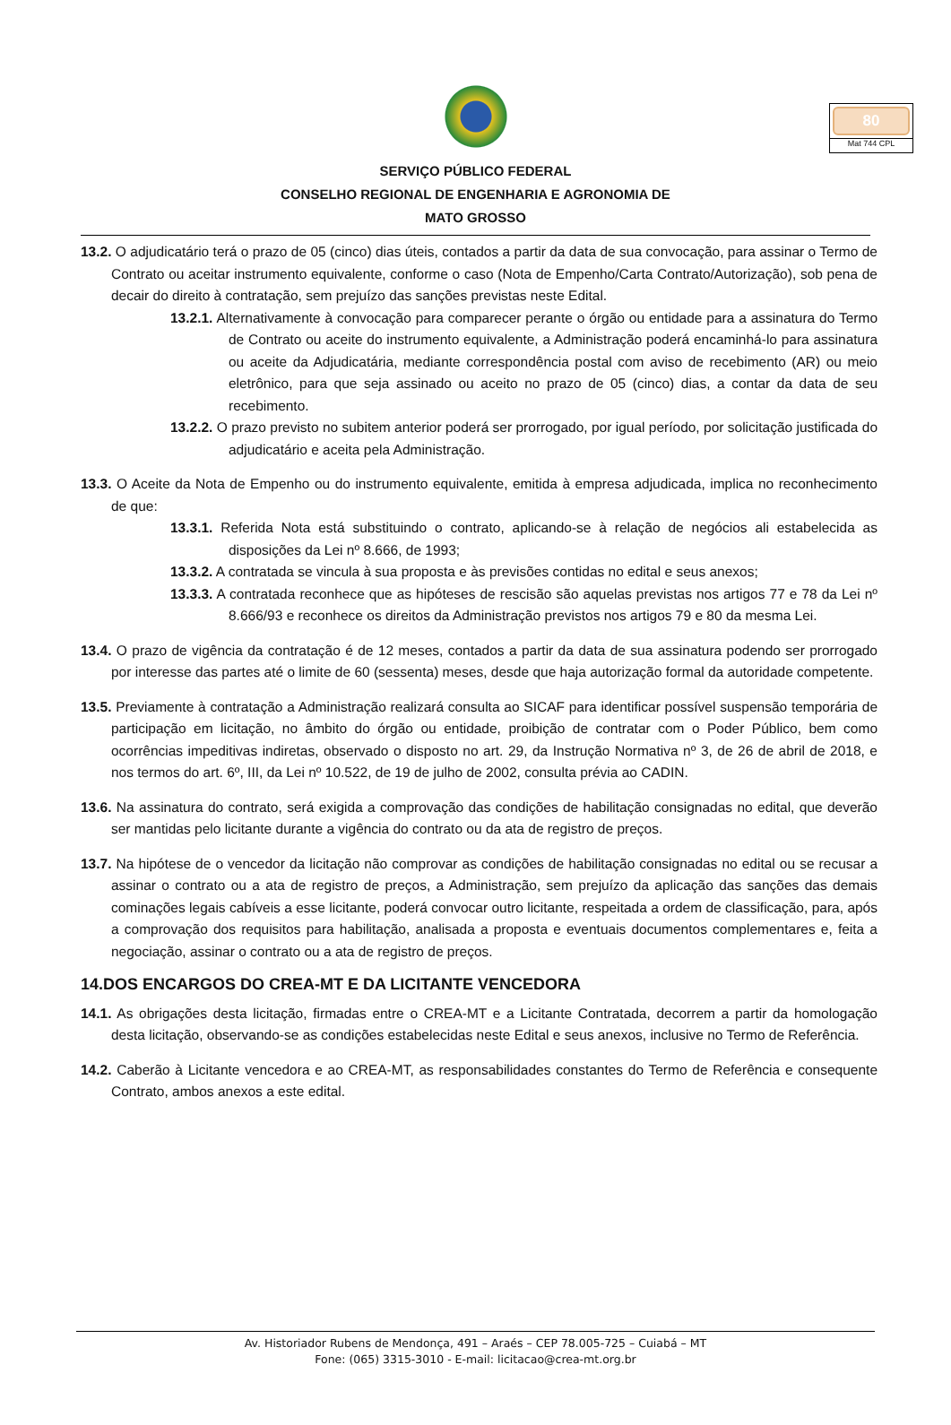80
Mat 744 CPL
SERVIÇO PÚBLICO FEDERAL
CONSELHO REGIONAL DE ENGENHARIA E AGRONOMIA DE
MATO GROSSO
13.2. O adjudicatário terá o prazo de 05 (cinco) dias úteis, contados a partir da data de sua convocação, para assinar o Termo de Contrato ou aceitar instrumento equivalente, conforme o caso (Nota de Empenho/Carta Contrato/Autorização), sob pena de decair do direito à contratação, sem prejuízo das sanções previstas neste Edital.
13.2.1. Alternativamente à convocação para comparecer perante o órgão ou entidade para a assinatura do Termo de Contrato ou aceite do instrumento equivalente, a Administração poderá encaminhá-lo para assinatura ou aceite da Adjudicatária, mediante correspondência postal com aviso de recebimento (AR) ou meio eletrônico, para que seja assinado ou aceito no prazo de 05 (cinco) dias, a contar da data de seu recebimento.
13.2.2. O prazo previsto no subitem anterior poderá ser prorrogado, por igual período, por solicitação justificada do adjudicatário e aceita pela Administração.
13.3. O Aceite da Nota de Empenho ou do instrumento equivalente, emitida à empresa adjudicada, implica no reconhecimento de que:
13.3.1. Referida Nota está substituindo o contrato, aplicando-se à relação de negócios ali estabelecida as disposições da Lei nº 8.666, de 1993;
13.3.2. A contratada se vincula à sua proposta e às previsões contidas no edital e seus anexos;
13.3.3. A contratada reconhece que as hipóteses de rescisão são aquelas previstas nos artigos 77 e 78 da Lei nº 8.666/93 e reconhece os direitos da Administração previstos nos artigos 79 e 80 da mesma Lei.
13.4. O prazo de vigência da contratação é de 12 meses, contados a partir da data de sua assinatura podendo ser prorrogado por interesse das partes até o limite de 60 (sessenta) meses, desde que haja autorização formal da autoridade competente.
13.5. Previamente à contratação a Administração realizará consulta ao SICAF para identificar possível suspensão temporária de participação em licitação, no âmbito do órgão ou entidade, proibição de contratar com o Poder Público, bem como ocorrências impeditivas indiretas, observado o disposto no art. 29, da Instrução Normativa nº 3, de 26 de abril de 2018, e nos termos do art. 6º, III, da Lei nº 10.522, de 19 de julho de 2002, consulta prévia ao CADIN.
13.6. Na assinatura do contrato, será exigida a comprovação das condições de habilitação consignadas no edital, que deverão ser mantidas pelo licitante durante a vigência do contrato ou da ata de registro de preços.
13.7. Na hipótese de o vencedor da licitação não comprovar as condições de habilitação consignadas no edital ou se recusar a assinar o contrato ou a ata de registro de preços, a Administração, sem prejuízo da aplicação das sanções das demais cominações legais cabíveis a esse licitante, poderá convocar outro licitante, respeitada a ordem de classificação, para, após a comprovação dos requisitos para habilitação, analisada a proposta e eventuais documentos complementares e, feita a negociação, assinar o contrato ou a ata de registro de preços.
14.DOS ENCARGOS DO CREA-MT E DA LICITANTE VENCEDORA
14.1. As obrigações desta licitação, firmadas entre o CREA-MT e a Licitante Contratada, decorrem a partir da homologação desta licitação, observando-se as condições estabelecidas neste Edital e seus anexos, inclusive no Termo de Referência.
14.2. Caberão à Licitante vencedora e ao CREA-MT, as responsabilidades constantes do Termo de Referência e consequente Contrato, ambos anexos a este edital.
Av. Historiador Rubens de Mendonça, 491 – Araés – CEP 78.005-725 – Cuiabá – MT
Fone: (065) 3315-3010 - E-mail: licitacao@crea-mt.org.br